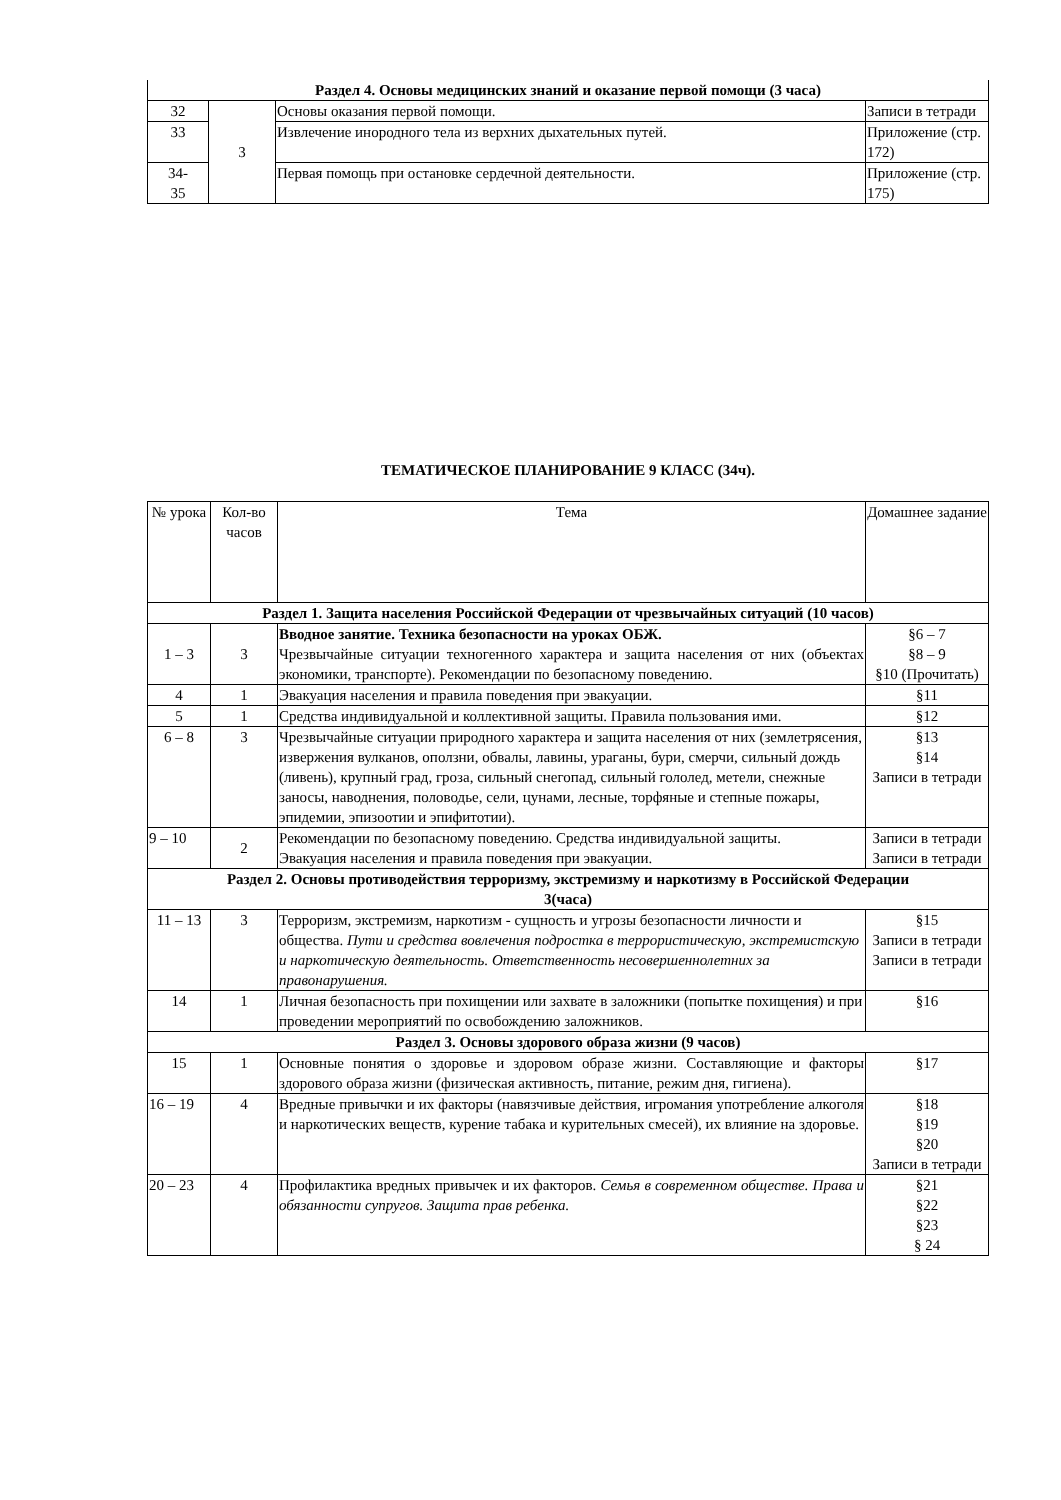| Раздел 4. Основы медицинских знаний и оказание первой помощи (3 часа) | | | |
| 32 | 3 | Основы оказания первой помощи. | Записи в тетради |
| 33 | | Извлечение инородного тела из верхних дыхательных путей. | Приложение (стр. 172) |
| 34- 35 | | Первая помощь при остановке сердечной деятельности. | Приложение (стр. 175) |
ТЕМАТИЧЕСКОЕ ПЛАНИРОВАНИЕ 9 КЛАСС (34ч).
| № урока | Кол-во часов | Тема | Домашнее задание |
| --- | --- | --- | --- |
| Раздел 1. Защита населения Российской Федерации от чрезвычайных ситуаций (10 часов) | | | |
| 1 – 3 | 3 | Вводное занятие. Техника безопасности на уроках ОБЖ. Чрезвычайные ситуации техногенного характера и защита населения от них (объектах экономики, транспорте). Рекомендации по безопасному поведению. | §6 – 7 §8 – 9 §10 (Прочитать) |
| 4 | 1 | Эвакуация населения и правила поведения при эвакуации. | §11 |
| 5 | 1 | Средства индивидуальной и коллективной защиты. Правила пользования ими. | §12 |
| 6 – 8 | 3 | Чрезвычайные ситуации природного характера и защита населения от них (землетрясения, извержения вулканов, оползни, обвалы, лавины, ураганы, бури, смерчи, сильный дождь (ливень), крупный град, гроза, сильный снегопад, сильный гололед, метели, снежные заносы, наводнения, половодье, сели, цунами, лесные, торфяные и степные пожары, эпидемии, эпизоотии и эпифитотии). | §13 §14 Записи в тетради |
| 9 – 10 | 2 | Рекомендации по безопасному поведению. Средства индивидуальной защиты. Эвакуация населения и правила поведения при эвакуации. | Записи в тетради Записи в тетради |
| Раздел 2. Основы противодействия терроризму, экстремизму и наркотизму в Российской Федерации 3(часа) | | | |
| 11 – 13 | 3 | Терроризм, экстремизм, наркотизм - сущность и угрозы безопасности личности и общества. Пути и средства вовлечения подростка в террористическую, экстремистскую и наркотическую деятельность. Ответственность несовершеннолетних за правонарушения. | §15 Записи в тетради Записи в тетради |
| 14 | 1 | Личная безопасность при похищении или захвате в заложники (попытке похищения) и при проведении мероприятий по освобождению заложников. | §16 |
| Раздел 3. Основы здорового образа жизни (9 часов) | | | |
| 15 | 1 | Основные понятия о здоровье и здоровом образе жизни. Составляющие и факторы здорового образа жизни (физическая активность, питание, режим дня, гигиена). | §17 |
| 16 – 19 | 4 | Вредные привычки и их факторы (навязчивые действия, игромания употребление алкоголя и наркотических веществ, курение табака и курительных смесей), их влияние на здоровье. | §18 §19 §20 Записи в тетради |
| 20 – 23 | 4 | Профилактика вредных привычек и их факторов. Семья в современном обществе. Права и обязанности супругов. Защита прав ребенка. | §21 §22 §23 § 24 |